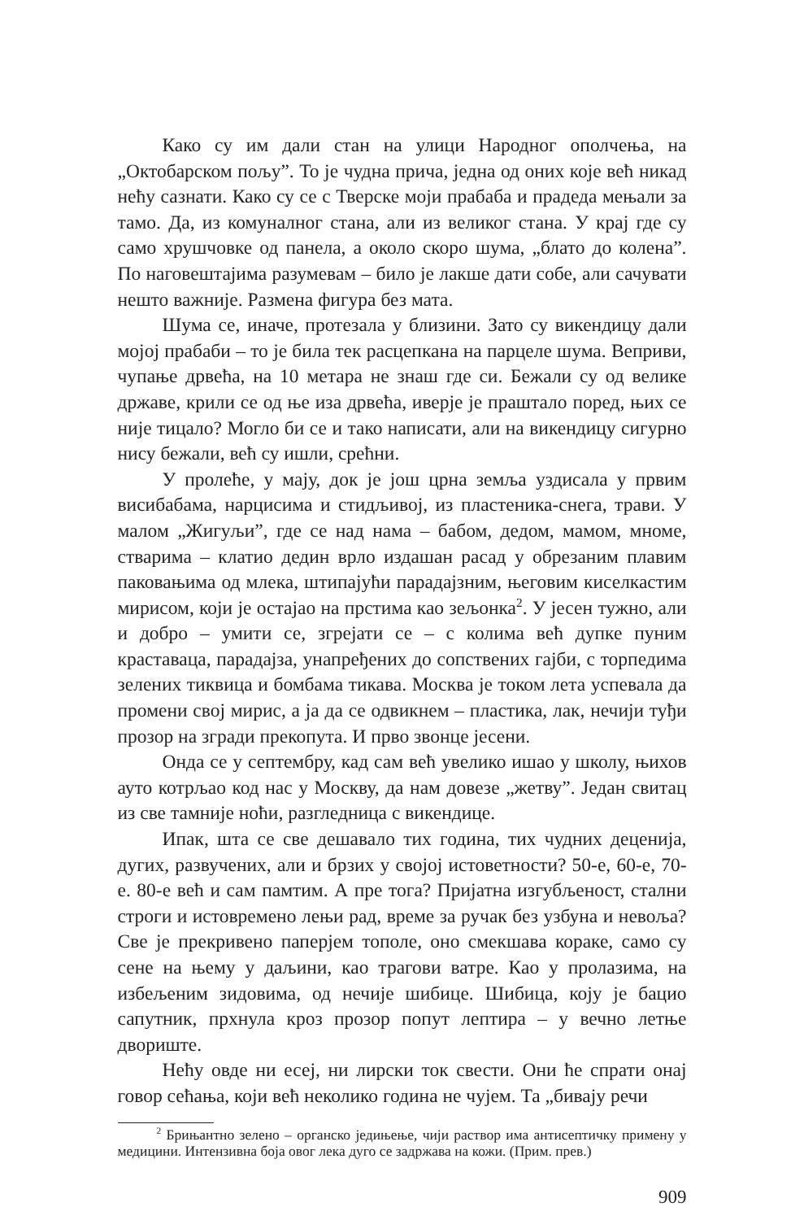Како су им дали стан на улици Народног ополчења, на „Октобарском пољу”. То је чудна прича, једна од оних које већ никад нећу сазнати. Како су се с Тверске моји прабаба и прадеда мењали за тамо. Да, из комуналног стана, али из великог стана. У крај где су само хрушчовке од панела, а около скоро шума, „блато до колена”. По наговештајима разумевам – било је лакше дати собе, али сачувати нешто важније. Размена фигура без мата.
Шума се, иначе, протезала у близини. Зато су викендицу дали мојој прабаби – то је била тек расцепкана на парцеле шума. Веприви, чупање дрвећа, на 10 метара не знаш где си. Бежали су од велике државе, крили се од ње иза дрвећа, иверје је праштало поред, њих се није тицало? Могло би се и тако написати, али на викендицу сигурно нису бежали, већ су ишли, срећни.
У пролеће, у мају, док је још црна земља уздисала у првим висибабама, нарцисима и стидљивој, из пластеника-снега, трави. У малом „Жигуљи”, где се над нама – бабом, дедом, мамом, мноме, стварима – клатио дедин врло издашан расад у обрезаним плавим паковањима од млека, штипајући парадајзним, његовим киселкастим мирисом, који је остајао на прстима као зељонка<sup>2</sup>. У јесен тужно, али и добро – умити се, згрејати се – с колима већ дупке пуним краставаца, парадајза, унапређених до сопствених гајби, с торпедима зелених тиквица и бомбама тикава. Москва је током лета успевала да промени свој мирис, а ја да се одвикнем – пластика, лак, нечији туђи прозор на згради прекопута. И прво звонце јесени.
Онда се у септембру, кад сам већ увелико ишао у школу, њихов ауто котрљао код нас у Москву, да нам довезе „жетву”. Један свитац из све тамније ноћи, разгледница с викендице.
Ипак, шта се све дешавало тих година, тих чудних деценија, дугих, развучених, али и брзих у својој истоветности? 50-е, 60-е, 70-е. 80-е већ и сам памтим. А пре тога? Пријатна изгубљеност, стални строги и истовремено лењи рад, време за ручак без узбуна и невоља? Све је прекривено паперјем тополе, оно смекшава кораке, само су сене на њему у даљини, као трагови ватре. Као у пролазима, на избељеним зидовима, од нечије шибице. Шибица, коју је бацио сапутник, прхнула кроз прозор попут лептира – у вечно летње двориште.
Нећу овде ни есеј, ни лирски ток свести. Они ће спрати онај говор сећања, који већ неколико година не чујем. Та „бивају речи
<sup>2</sup> Брињантно зелено – органско једињење, чији раствор има антисептичку примену у медицини. Интензивна боја овог лека дуго се задржава на кожи. (Прим. прев.)
909